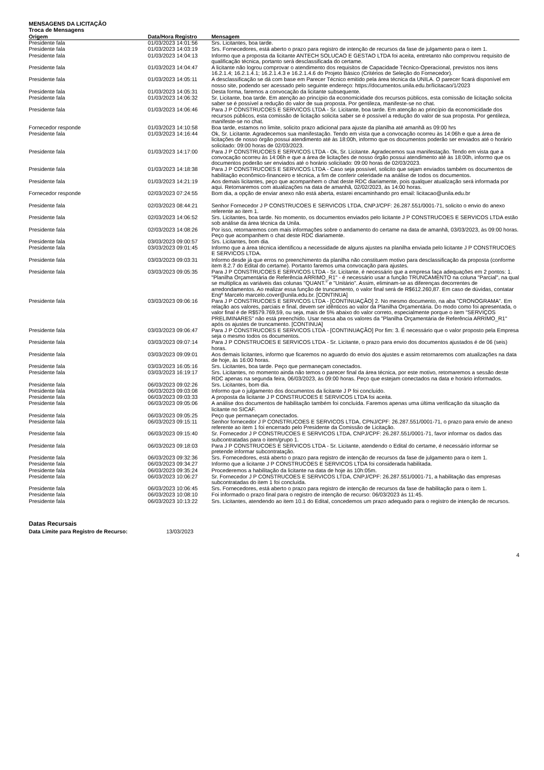MENSAGENS DA LICITAÇÃO
Troca de Mensagens
| Origem | Data/Hora Registro | Mensagem |
| --- | --- | --- |
| Presidente fala | 01/03/2023 14:01:56 | Srs. Licitantes, boa tarde. |
| Presidente fala | 01/03/2023 14:03:19 | Srs. Fornecedores, está aberto o prazo para registro de intenção de recursos da fase de julgamento para o item 1. |
| Presidente fala | 01/03/2023 14:04:13 | Informo que a proposta da licitante ANTECH SOLUCAO E GESTAO LTDA foi aceita, entretanto não comprovou requisito de qualificação técnica, portanto será desclassificada do certame. |
| Presidente fala | 01/03/2023 14:04:47 | A licitante não logrou comprovar o atendimento dos requisitos de Capacidade Técnico-Operacional, previstos nos itens 16.2.1.4; 16.2.1.4.1; 16.2.1.4.3 e 16.2.1.4.6 do Projeto Básico (Critérios de Seleção do Fornecedor). |
| Presidente fala | 01/03/2023 14:05:11 | A desclassificação se dá com base em Parecer Técnico emitido pela área técnica da UNILA. O parecer ficará disponível em nosso site, podendo ser acessado pelo seguinte endereço: https://documentos.unila.edu.br/licitacao/1/2023 |
| Presidente fala | 01/03/2023 14:05:31 | Desta forma, faremos a convocação da licitante subsequente. |
| Presidente fala | 01/03/2023 14:06:32 | Sr. Licitante, boa tarde. Em atenção ao princípio da economicidade dos recursos públicos, esta comissão de licitação solicita saber se é possível a redução do valor de sua proposta. Por gentileza, manifeste-se no chat. |
| Presidente fala | 01/03/2023 14:06:46 | Para J P CONSTRUCOES E SERVICOS LTDA - Sr. Licitante, boa tarde. Em atenção ao princípio da economicidade dos recursos públicos, esta comissão de licitação solicita saber se é possível a redução do valor de sua proposta. Por gentileza, manifeste-se no chat. |
| Fornecedor responde | 01/03/2023 14:10:58 | Boa tarde, estamos no limite, solicito prazo adicional para ajuste da planilha até amanhã as 09:00 hrs |
| Presidente fala | 01/03/2023 14:16:44 | Ok, Sr. Licitante. Agradecemos sua manifestação. Tendo em vista que a convocação ocorreu às 14:06h e que a área de licitações de nosso órgão possui atendimento até às 18:00h, informo que os documentos poderão ser enviados até o horário solicitado: 09:00 horas de 02/03/2023. |
| Presidente fala | 01/03/2023 14:17:00 | Para J P CONSTRUCOES E SERVICOS LTDA - Ok, Sr. Licitante. Agradecemos sua manifestação. Tendo em vista que a convocação ocorreu às 14:06h e que a área de licitações de nosso órgão possui atendimento até às 18:00h, informo que os documentos poderão ser enviados até o horário solicitado: 09:00 horas de 02/03/2023. |
| Presidente fala | 01/03/2023 14:18:38 | Para J P CONSTRUCOES E SERVICOS LTDA - Caso seja possível, solicito que sejam enviados também os documentos de habilitação econômico-financeiro e técnica, a fim de conferir celeridade na análise de todos os documentos. |
| Presidente fala | 01/03/2023 14:21:19 | Aos demais licitantes, peço que acompanhem o chat deste RDC diariamente, pois qualquer atualização será informada por aqui. Retornaremos com atualizações na data de amanhã, 02/02/2023, às 14:00 horas. |
| Fornecedor responde | 02/03/2023 07:24:55 | Bom dia, a opção de enviar anexo não está aberta, estarei encaminhando pro email: licitacao@unila.edu.br |
| Presidente fala | 02/03/2023 08:44:21 | Senhor Fornecedor J P CONSTRUCOES E SERVICOS LTDA, CNPJ/CPF: 26.287.551/0001-71, solicito o envio do anexo referente ao item 1. |
| Presidente fala | 02/03/2023 14:06:52 | Srs. Licitantes, boa tarde. No momento, os documentos enviados pelo licitante J P CONSTRUCOES E SERVICOS LTDA estão sob análise da área técnica da Unila. |
| Presidente fala | 02/03/2023 14:08:26 | Por isso, retornaremos com mais informações sobre o andamento do certame na data de amanhã, 03/03/2023, às 09:00 horas. Peço que acompanhem o chat deste RDC diariamente. |
| Presidente fala | 03/03/2023 09:00:57 | Srs. Licitantes, bom dia. |
| Presidente fala | 03/03/2023 09:01:45 | Informo que a área técnica identificou a necessidade de alguns ajustes na planilha enviada pelo licitante J P CONSTRUCOES E SERVICOS LTDA. |
| Presidente fala | 03/03/2023 09:03:31 | Informo desde já que erros no preenchimento da planilha não constituem motivo para desclassificação da proposta (conforme item 8.2.7 do Edital do certame). Portanto faremos uma convocação para ajustes. |
| Presidente fala | 03/03/2023 09:05:35 | Para J P CONSTRUCOES E SERVICOS LTDA - Sr. Licitante, é necessário que a empresa faça adequações em 2 pontos: 1. "Planilha Orçamentária de Referência ARRIMO_R1" - é necessário usar a função TRUNCAMENTO na coluna "Parcial", na qual se multiplica as variáveis das colunas "QUANT." e "Unitário". Assim, eliminam-se as diferenças decorrentes de arredondamentos. Ao realizar essa função de truncamento, o valor final será de R$612.260,87. Em caso de dúvidas, contatar Engº Marcelo marcelo.cover@unila.edu.br. [CONTINUA] |
| Presidente fala | 03/03/2023 09:06:16 | Para J P CONSTRUCOES E SERVICOS LTDA - [CONTINUAÇÃO] 2. No mesmo documento, na aba "CRONOGRAMA". Em relação aos valores, parciais e final, devem ser idênticos ao valor da Planilha Orçamentária. Do modo como foi apresentada, o valor final é de R$579.769,59, ou seja, mais de 5% abaixo do valor correto, especialmente porque o item "SERVIÇOS PRELIMINARES" não está preenchido. Usar nessa aba os valores da "Planilha Orçamentária de Referência ARRIMO_R1" após os ajustes de truncamento. [CONTINUA] |
| Presidente fala | 03/03/2023 09:06:47 | Para J P CONSTRUCOES E SERVICOS LTDA - [CONTINUAÇÃO] Por fim: 3. É necessário que o valor proposto pela Empresa seja o mesmo todos os documentos. |
| Presidente fala | 03/03/2023 09:07:14 | Para J P CONSTRUCOES E SERVICOS LTDA - Sr. Licitante, o prazo para envio dos documentos ajustados é de 06 (seis) horas. |
| Presidente fala | 03/03/2023 09:09:01 | Aos demais licitantes, informo que ficaremos no aguardo do envio dos ajustes e assim retornaremos com atualizações na data de hoje, às 16:00 horas. |
| Presidente fala | 03/03/2023 16:05:16 | Srs. Licitantes, boa tarde. Peço que permaneçam conectados. |
| Presidente fala | 03/03/2023 16:19:17 | Srs. Licitantes, no momento ainda não temos o parecer final da área técnica, por este motivo, retomaremos a sessão deste RDC apenas na segunda feira, 06/03/2023, às 09:00 horas. Peço que estejam conectados na data e horário informados. |
| Presidente fala | 06/03/2023 09:02:26 | Srs. Licitantes, bom dia. |
| Presidente fala | 06/03/2023 09:03:08 | Informo que o julgamento dos documentos da licitante J P foi concluído. |
| Presidente fala | 06/03/2023 09:03:33 | A proposta da licitante J P CONSTRUCOES E SERVICOS LTDA foi aceita. |
| Presidente fala | 06/03/2023 09:05:06 | A análise dos documentos de habilitação também foi concluída. Faremos apenas uma última verificação da situação da licitante no SICAF. |
| Presidente fala | 06/03/2023 09:05:25 | Peço que permaneçam conectados. |
| Presidente fala | 06/03/2023 09:15:11 | Senhor fornecedor J P CONSTRUCOES E SERVICOS LTDA, CPNJ/CPF: 26.287.551/0001-71, o prazo para envio de anexo referente ao item 1 foi encerrado pelo Presidente da Comissão de Licitação. |
| Presidente fala | 06/03/2023 09:15:40 | Sr. Fornecedor J P CONSTRUCOES E SERVICOS LTDA, CNPJ/CPF: 26.287.551/0001-71, favor informar os dados das subcontratadas para o item/grupo 1. |
| Presidente fala | 06/03/2023 09:18:03 | Para J P CONSTRUCOES E SERVICOS LTDA - Sr. Licitante, atendendo o Edital do certame, é necessário informar se pretende informar subcontratação. |
| Presidente fala | 06/03/2023 09:32:36 | Srs. Fornecedores, está aberto o prazo para registro de intenção de recursos da fase de julgamento para o item 1. |
| Presidente fala | 06/03/2023 09:34:27 | Informo que a licitante J P CONSTRUCOES E SERVICOS LTDA foi considerada habilitada. |
| Presidente fala | 06/03/2023 09:35:24 | Procederemos a habilitação da licitante na data de hoje às 10h:05m. |
| Presidente fala | 06/03/2023 10:06:27 | Sr. Fornecedor J P CONSTRUCOES E SERVICOS LTDA, CNPJ/CPF: 26.287.551/0001-71, a habilitação das empresas subcontratadas do item 1 foi concluída. |
| Presidente fala | 06/03/2023 10:06:45 | Srs. Fornecedores, está aberto o prazo para registro de intenção de recursos da fase de habilitação para o item 1. |
| Presidente fala | 06/03/2023 10:08:10 | Foi informado o prazo final para o registro de intenção de recurso: 06/03/2023 às 11:45. |
| Presidente fala | 06/03/2023 10:13:22 | Srs. Licitantes, atendendo ao item 10.1 do Edital, concedemos um prazo adequado para o registro de intenção de recursos. |
Datas Recursais
Data Limite para Registro de Recurso: 13/03/2023
4